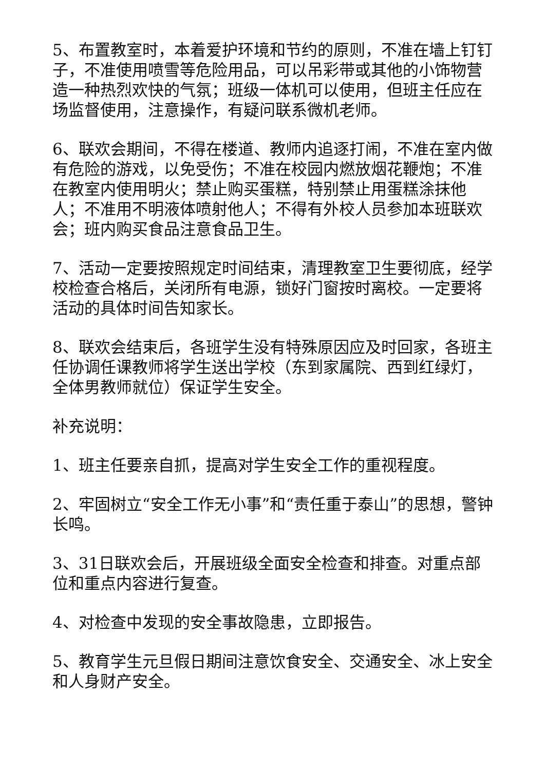5、布置教室时，本着爱护环境和节约的原则，不准在墙上钉钉子，不准使用喷雪等危险用品，可以吊彩带或其他的小饰物营造一种热烈欢快的气氛；班级一体机可以使用，但班主任应在场监督使用，注意操作，有疑问联系微机老师。
6、联欢会期间，不得在楼道、教师内追逐打闹，不准在室内做有危险的游戏，以免受伤；不准在校园内燃放烟花鞭炮；不准在教室内使用明火；禁止购买蛋糕，特别禁止用蛋糕涂抹他人；不准用不明液体喷射他人；不得有外校人员参加本班联欢会；班内购买食品注意食品卫生。
7、活动一定要按照规定时间结束，清理教室卫生要彻底，经学校检查合格后，关闭所有电源，锁好门窗按时离校。一定要将活动的具体时间告知家长。
8、联欢会结束后，各班学生没有特殊原因应及时回家，各班主任协调任课教师将学生送出学校（东到家属院、西到红绿灯，全体男教师就位）保证学生安全。
补充说明：
1、班主任要亲自抓，提高对学生安全工作的重视程度。
2、牢固树立“安全工作无小事”和“责任重于泰山”的思想，警钟长鸣。
3、31日联欢会后，开展班级全面安全检查和排查。对重点部位和重点内容进行复查。
4、对检查中发现的安全事故隐患，立即报告。
5、教育学生元旦假日期间注意饮食安全、交通安全、冰上安全和人身财产安全。